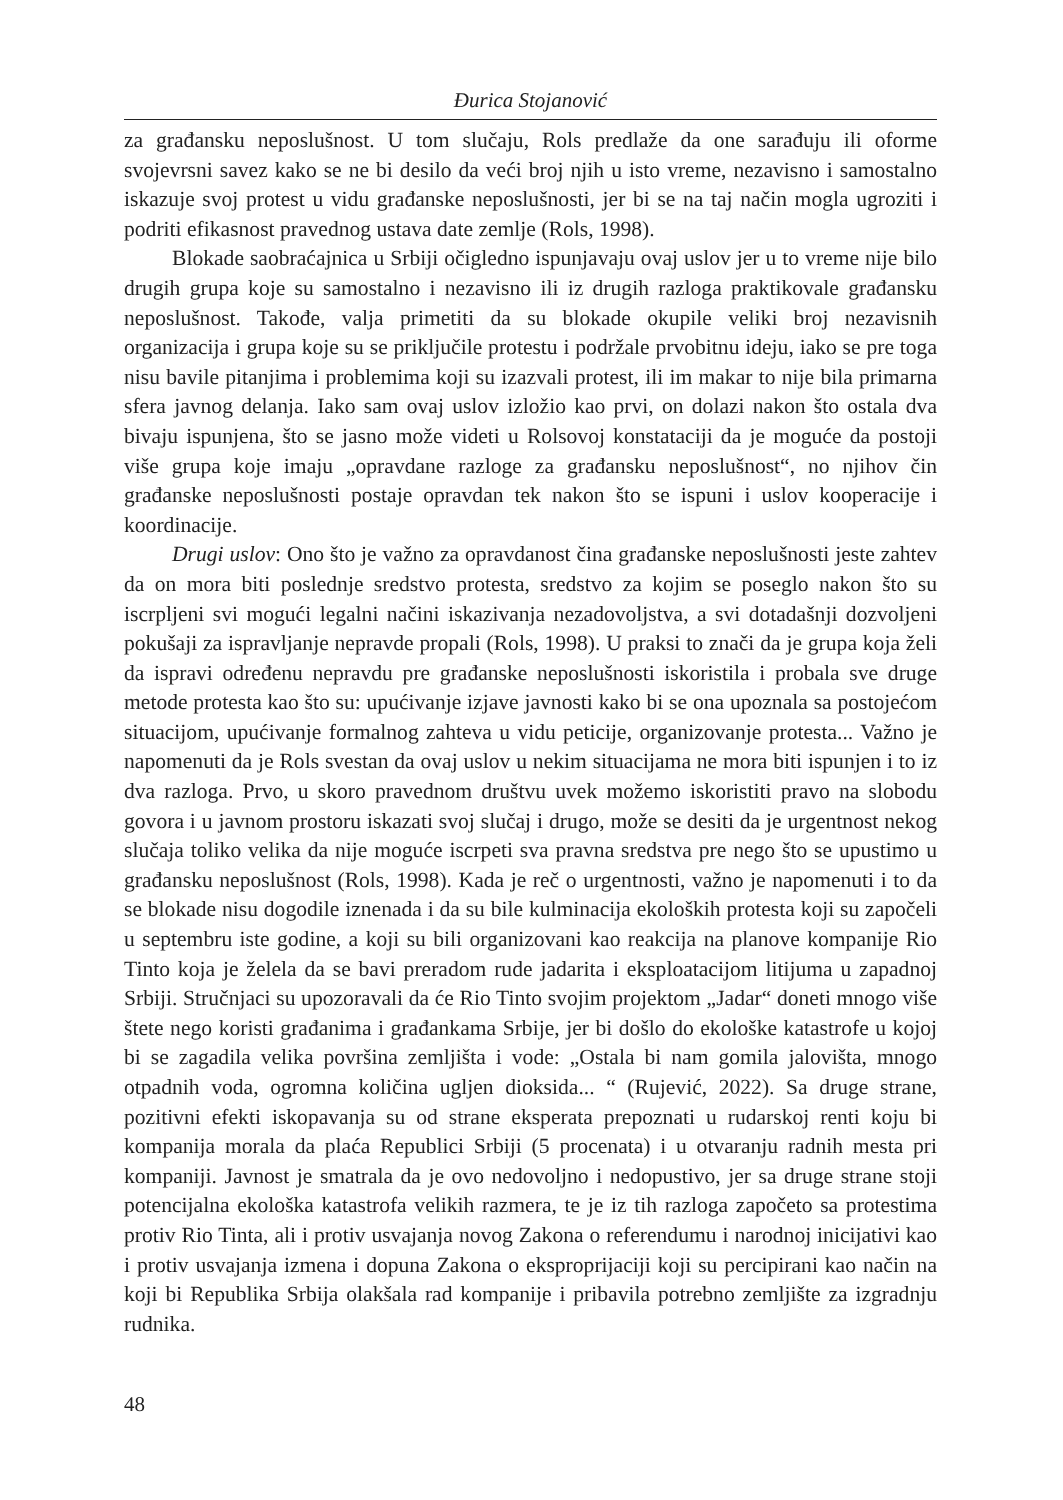Đurica Stojanović
za građansku neposlušnost. U tom slučaju, Rols predlaže da one sarađuju ili oforme svojevrsni savez kako se ne bi desilo da veći broj njih u isto vreme, nezavisno i samostalno iskazuje svoj protest u vidu građanske neposlušnosti, jer bi se na taj način mogla ugroziti i podriti efikasnost pravednog ustava date zemlje (Rols, 1998).
Blokade saobraćajnica u Srbiji očigledno ispunjavaju ovaj uslov jer u to vreme nije bilo drugih grupa koje su samostalno i nezavisno ili iz drugih razloga praktikovale građansku neposlušnost. Takođe, valja primetiti da su blokade okupile veliki broj nezavisnih organizacija i grupa koje su se priključile protestu i podržale prvobitnu ideju, iako se pre toga nisu bavile pitanjima i problemima koji su izazvali protest, ili im makar to nije bila primarna sfera javnog delanja. Iako sam ovaj uslov izložio kao prvi, on dolazi nakon što ostala dva bivaju ispunjena, što se jasno može videti u Rolsovoj konstataciji da je moguće da postoji više grupa koje imaju „opravdane razloge za građansku neposlušnost“, no njihov čin građanske neposlušnosti postaje opravdan tek nakon što se ispuni i uslov kooperacije i koordinacije.
Drugi uslov: Ono što je važno za opravdanost čina građanske neposlušnosti jeste zahtev da on mora biti poslednje sredstvo protesta, sredstvo za kojim se poseglo nakon što su iscrpljeni svi mogući legalni načini iskazivanja nezadovoljstva, a svi dotadašnji dozvoljeni pokušaji za ispravljanje nepravde propali (Rols, 1998). U praksi to znači da je grupa koja želi da ispravi određenu nepravdu pre građanske neposlušnosti iskoristila i probala sve druge metode protesta kao što su: upućivanje izjave javnosti kako bi se ona upoznala sa postojećom situacijom, upućivanje formalnog zahteva u vidu peticije, organizovanje protesta... Važno je napomenuti da je Rols svestan da ovaj uslov u nekim situacijama ne mora biti ispunjen i to iz dva razloga. Prvo, u skoro pravednom društvu uvek možemo iskoristiti pravo na slobodu govora i u javnom prostoru iskazati svoj slučaj i drugo, može se desiti da je urgentnost nekog slučaja toliko velika da nije moguće iscrpeti sva pravna sredstva pre nego što se upustimo u građansku neposlušnost (Rols, 1998). Kada je reč o urgentnosti, važno je napomenuti i to da se blokade nisu dogodile iznenada i da su bile kulminacija ekoloških protesta koji su započeli u septembru iste godine, a koji su bili organizovani kao reakcija na planove kompanije Rio Tinto koja je želela da se bavi preradom rude jadarita i eksploatacijom litijuma u zapadnoj Srbiji. Stručnjaci su upozoravali da će Rio Tinto svojim projektom „Jadar“ doneti mnogo više štete nego koristi građanima i građankama Srbije, jer bi došlo do ekološke katastrofe u kojoj bi se zagadila velika površina zemljišta i vode: „Ostala bi nam gomila jalovišta, mnogo otpadnih voda, ogromna količina ugljen dioksida... “ (Rujević, 2022). Sa druge strane, pozitivni efekti iskopavanja su od strane eksperata prepoznati u rudarskoj renti koju bi kompanija morala da plaća Republici Srbiji (5 procenata) i u otvaranju radnih mesta pri kompaniji. Javnost je smatrala da je ovo nedovoljno i nedopustivo, jer sa druge strane stoji potencijalna ekološka katastrofa velikih razmera, te je iz tih razloga započeto sa protestima protiv Rio Tinta, ali i protiv usvajanja novog Zakona o referendumu i narodnoj inicijativi kao i protiv usvajanja izmena i dopuna Zakona o eksproprijaciji koji su percipirani kao način na koji bi Republika Srbija olakšala rad kompanije i pribavila potrebno zemljište za izgradnju rudnika.
48